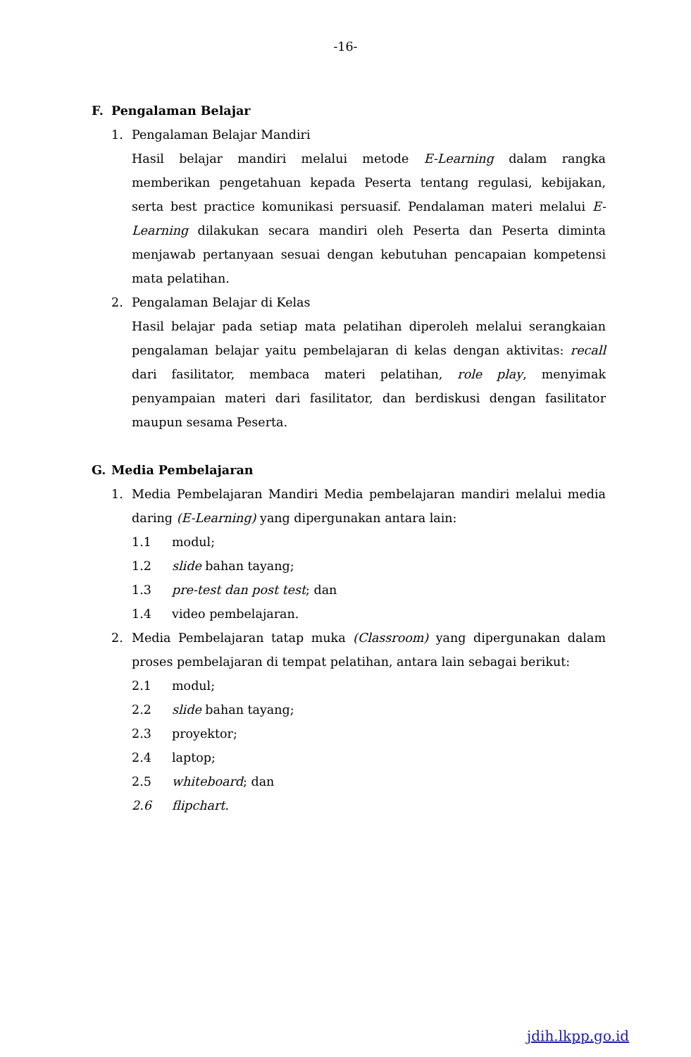-16-
F. Pengalaman Belajar
1. Pengalaman Belajar Mandiri
Hasil belajar mandiri melalui metode E-Learning dalam rangka memberikan pengetahuan kepada Peserta tentang regulasi, kebijakan, serta best practice komunikasi persuasif. Pendalaman materi melalui E-Learning dilakukan secara mandiri oleh Peserta dan Peserta diminta menjawab pertanyaan sesuai dengan kebutuhan pencapaian kompetensi mata pelatihan.
2. Pengalaman Belajar di Kelas
Hasil belajar pada setiap mata pelatihan diperoleh melalui serangkaian pengalaman belajar yaitu pembelajaran di kelas dengan aktivitas: recall dari fasilitator, membaca materi pelatihan, role play, menyimak penyampaian materi dari fasilitator, dan berdiskusi dengan fasilitator maupun sesama Peserta.
G. Media Pembelajaran
1.
Media Pembelajaran Mandiri Media pembelajaran mandiri melalui media daring (E-Learning) yang dipergunakan antara lain:
1.1 modul;
1.2 slide bahan tayang;
1.3 pre-test dan post test; dan
1.4 video pembelajaran.
2.
Media Pembelajaran tatap muka (Classroom) yang dipergunakan dalam proses pembelajaran di tempat pelatihan, antara lain sebagai berikut:
2.1 modul;
2.2 slide bahan tayang;
2.3 proyektor;
2.4 laptop;
2.5 whiteboard; dan
2.6 flipchart.
jdih.lkpp.go.id